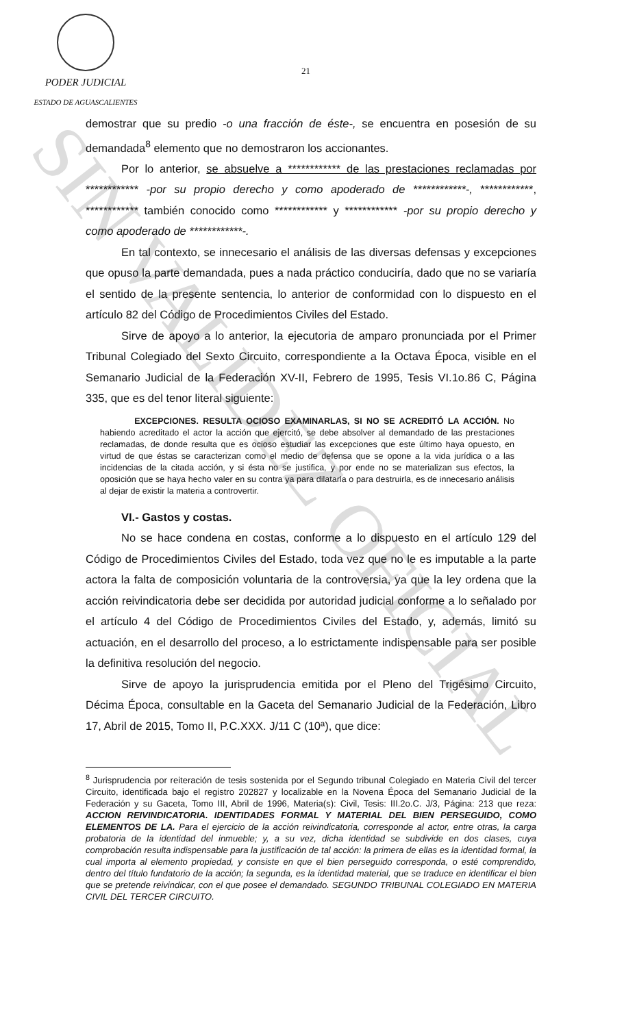SIN VALIDEZ OFICIAL
PODER JUDICIAL
ESTADO DE AGUASCALIENTES
21
demostrar que su predio -o una fracción de éste-, se encuentra en posesión de su demandada<sup>8</sup> elemento que no demostraron los accionantes.
Por lo anterior, se absuelve a ************ de las prestaciones reclamadas por ************ -por su propio derecho y como apoderado de ************-, ************, ************ también conocido como ************ y ************ -por su propio derecho y como apoderado de ************-.
En tal contexto, se innecesario el análisis de las diversas defensas y excepciones que opuso la parte demandada, pues a nada práctico conduciría, dado que no se variaría el sentido de la presente sentencia, lo anterior de conformidad con lo dispuesto en el artículo 82 del Código de Procedimientos Civiles del Estado.
Sirve de apoyo a lo anterior, la ejecutoria de amparo pronunciada por el Primer Tribunal Colegiado del Sexto Circuito, correspondiente a la Octava Época, visible en el Semanario Judicial de la Federación XV-II, Febrero de 1995, Tesis VI.1o.86 C, Página 335, que es del tenor literal siguiente:
EXCEPCIONES. RESULTA OCIOSO EXAMINARLAS, SI NO SE ACREDITÓ LA ACCIÓN. No habiendo acreditado el actor la acción que ejercitó, se debe absolver al demandado de las prestaciones reclamadas, de donde resulta que es ocioso estudiar las excepciones que este último haya opuesto, en virtud de que éstas se caracterizan como el medio de defensa que se opone a la vida jurídica o a las incidencias de la citada acción, y si ésta no se justifica, y por ende no se materializan sus efectos, la oposición que se haya hecho valer en su contra ya para dilatarla o para destruirla, es de innecesario análisis al dejar de existir la materia a controvertir.
VI.- Gastos y costas.
No se hace condena en costas, conforme a lo dispuesto en el artículo 129 del Código de Procedimientos Civiles del Estado, toda vez que no le es imputable a la parte actora la falta de composición voluntaria de la controversia, ya que la ley ordena que la acción reivindicatoria debe ser decidida por autoridad judicial conforme a lo señalado por el artículo 4 del Código de Procedimientos Civiles del Estado, y, además, limitó su actuación, en el desarrollo del proceso, a lo estrictamente indispensable para ser posible la definitiva resolución del negocio.
Sirve de apoyo la jurisprudencia emitida por el Pleno del Trigésimo Circuito, Décima Época, consultable en la Gaceta del Semanario Judicial de la Federación, Libro 17, Abril de 2015, Tomo II, P.C.XXX. J/11 C (10ª), que dice:
<sup>8</sup> Jurisprudencia por reiteración de tesis sostenida por el Segundo tribunal Colegiado en Materia Civil del tercer Circuito, identificada bajo el registro 202827 y localizable en la Novena Época del Semanario Judicial de la Federación y su Gaceta, Tomo III, Abril de 1996, Materia(s): Civil, Tesis: III.2o.C. J/3, Página: 213 que reza: ACCION REIVINDICATORIA. IDENTIDADES FORMAL Y MATERIAL DEL BIEN PERSEGUIDO, COMO ELEMENTOS DE LA. Para el ejercicio de la acción reivindicatoria, corresponde al actor, entre otras, la carga probatoria de la identidad del inmueble; y, a su vez, dicha identidad se subdivide en dos clases, cuya comprobación resulta indispensable para la justificación de tal acción: la primera de ellas es la identidad formal, la cual importa al elemento propiedad, y consiste en que el bien perseguido corresponda, o esté comprendido, dentro del título fundatorio de la acción; la segunda, es la identidad material, que se traduce en identificar el bien que se pretende reivindicar, con el que posee el demandado. SEGUNDO TRIBUNAL COLEGIADO EN MATERIA CIVIL DEL TERCER CIRCUITO.